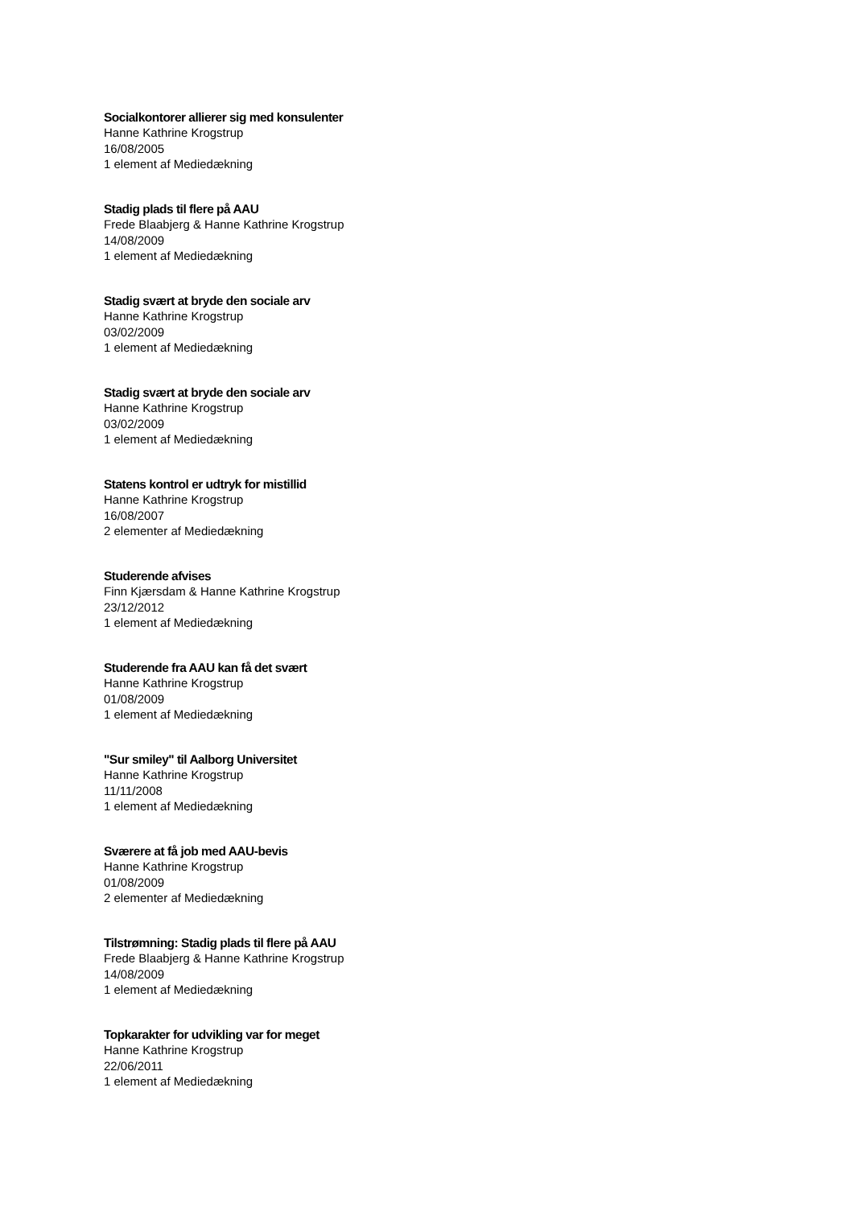Socialkontorer allierer sig med konsulenter
Hanne Kathrine Krogstrup
16/08/2005
1 element af Mediedækning
Stadig plads til flere på AAU
Frede Blaabjerg & Hanne Kathrine Krogstrup
14/08/2009
1 element af Mediedækning
Stadig svært at bryde den sociale arv
Hanne Kathrine Krogstrup
03/02/2009
1 element af Mediedækning
Stadig svært at bryde den sociale arv
Hanne Kathrine Krogstrup
03/02/2009
1 element af Mediedækning
Statens kontrol er udtryk for mistillid
Hanne Kathrine Krogstrup
16/08/2007
2 elementer af Mediedækning
Studerende afvises
Finn Kjærsdam & Hanne Kathrine Krogstrup
23/12/2012
1 element af Mediedækning
Studerende fra AAU kan få det svært
Hanne Kathrine Krogstrup
01/08/2009
1 element af Mediedækning
"Sur smiley" til Aalborg Universitet
Hanne Kathrine Krogstrup
11/11/2008
1 element af Mediedækning
Sværere at få job med AAU-bevis
Hanne Kathrine Krogstrup
01/08/2009
2 elementer af Mediedækning
Tilstrømning: Stadig plads til flere på AAU
Frede Blaabjerg & Hanne Kathrine Krogstrup
14/08/2009
1 element af Mediedækning
Topkarakter for udvikling var for meget
Hanne Kathrine Krogstrup
22/06/2011
1 element af Mediedækning